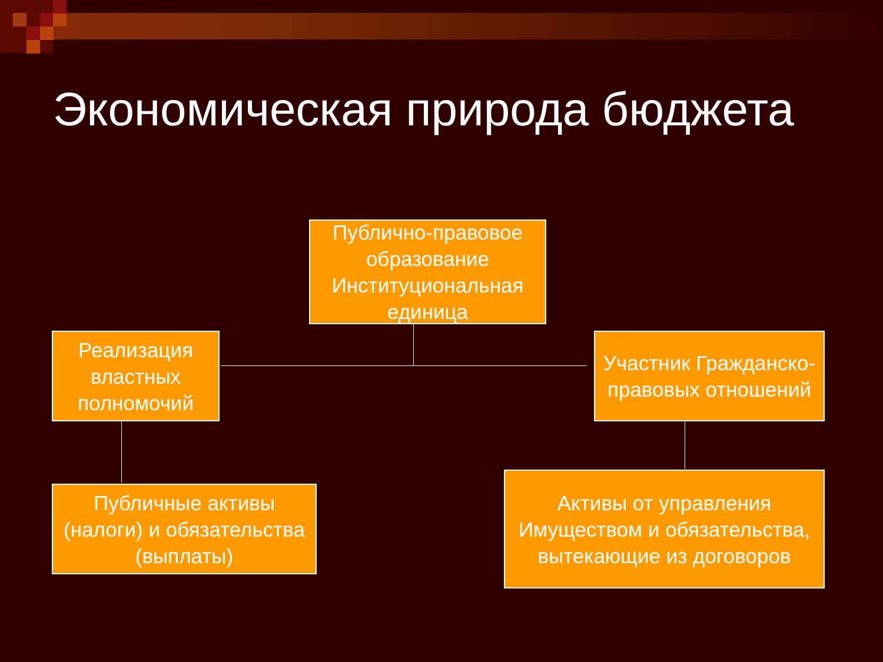Экономическая природа бюджета
Публично-правовое образование Институциональная единица
Реализация властных полномочий
Участник Гражданско-правовых отношений
Публичные активы (налоги) и обязательства (выплаты)
Активы от управления Имуществом и обязательства, вытекающие из договоров